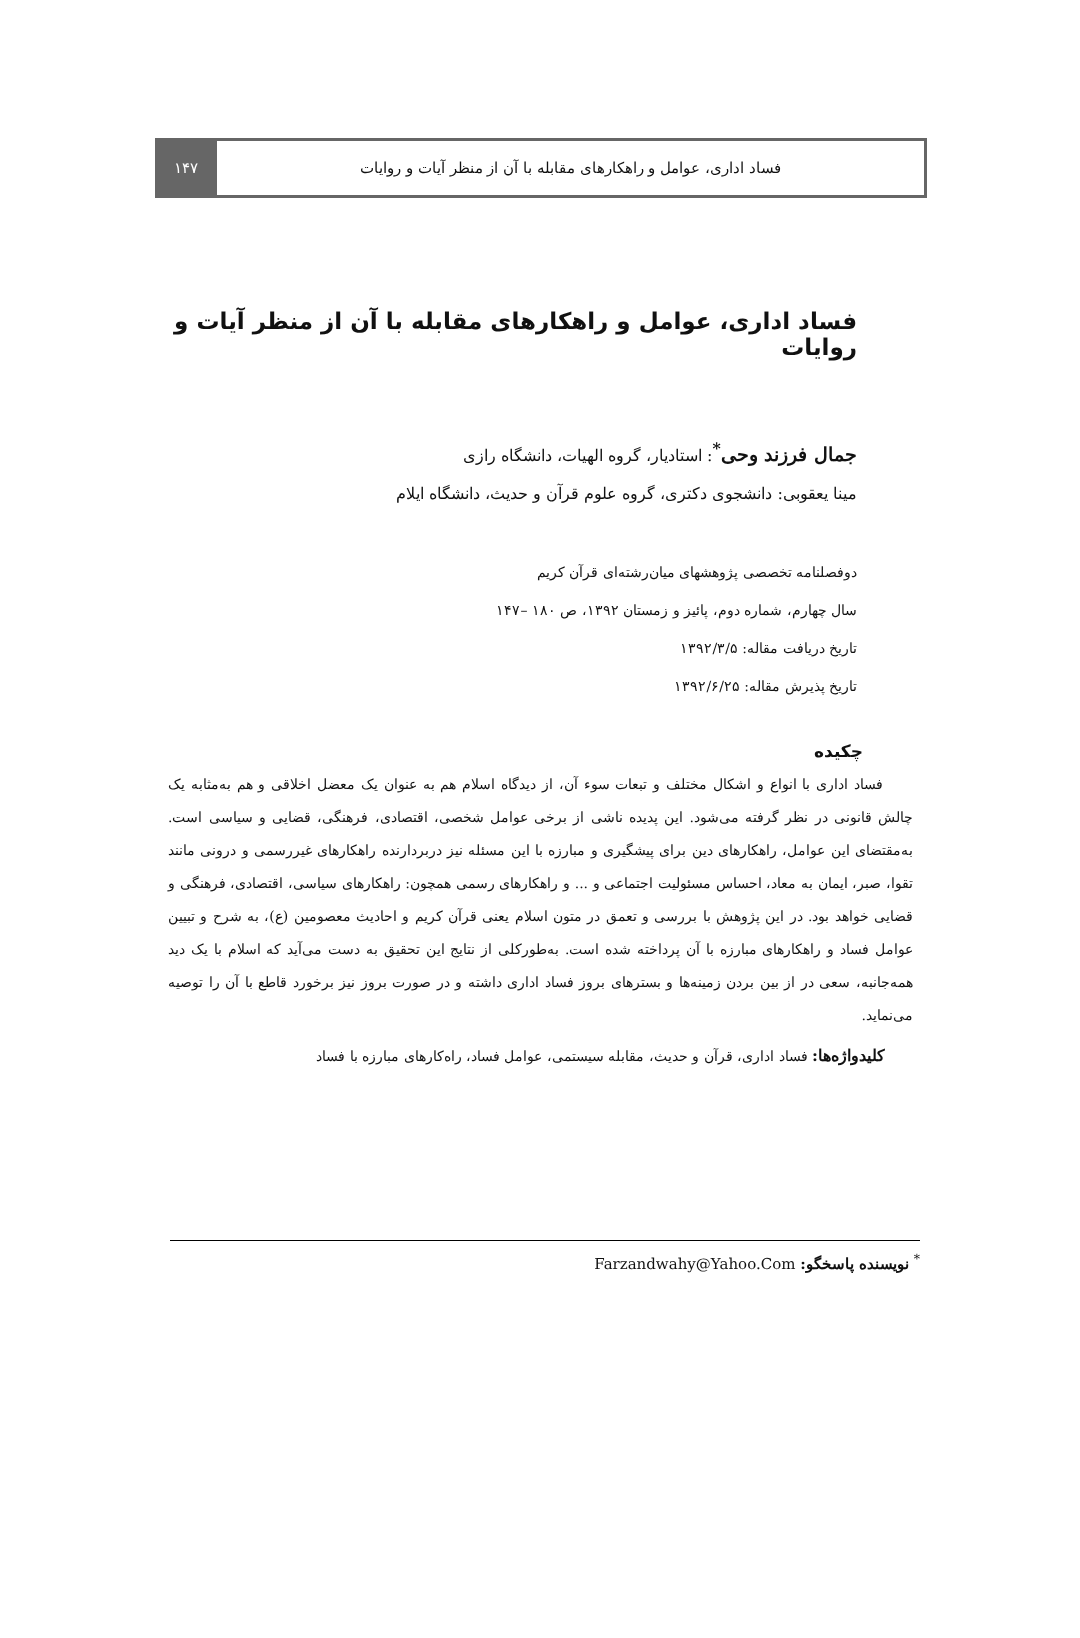۱۴۷ فساد اداری، عوامل و راهکارهای مقابله با آن از منظر آیات و روایات
فساد اداری، عوامل و راهکارهای مقابله با آن از منظر آیات و روایات
جمال فرزند وحی<sup>*</sup>: استادیار، گروه الهیات، دانشگاه رازی
مینا یعقوبی: دانشجوی دکتری، گروه علوم قرآن و حدیث، دانشگاه ایلام
دوفصلنامه تخصصی پژوهشهای میان‌رشته‌ای قرآن کریم
سال چهارم، شماره دوم، پائیز و زمستان ۱۳۹۲، ص ۱۸۰ –۱۴۷
تاریخ دریافت مقاله: ۱۳۹۲/۳/۵
تاریخ پذیرش مقاله: ۱۳۹۲/۶/۲۵
چکیده
فساد اداری با انواع و اشکال مختلف و تبعات سوء آن، از دیدگاه اسلام هم به عنوان یک معضل اخلاقی و هم به‌مثابه یک چالش قانونی در نظر گرفته می‌شود. این پدیده ناشی از برخی عوامل شخصی، اقتصادی، فرهنگی، قضایی و سیاسی است. به‌مقتضای این عوامل، راهکارهای دین برای پیشگیری و مبارزه با این مسئله نیز دربردارنده راهکارهای غیررسمی و درونی مانند تقوا، صبر، ایمان به معاد، احساس مسئولیت اجتماعی و ... و راهکارهای رسمی همچون: راهکارهای سیاسی، اقتصادی، فرهنگی و قضایی خواهد بود. در این پژوهش با بررسی و تعمق در متون اسلام یعنی قرآن کریم و احادیث معصومین (ع)، به شرح و تبیین عوامل فساد و راهکارهای مبارزه با آن پرداخته شده است. به‌طورکلی از نتایج این تحقیق به دست می‌آید که اسلام با یک دید همه‌جانبه، سعی در از بین بردن زمینه‌ها و بسترهای بروز فساد اداری داشته و در صورت بروز نیز برخورد قاطع با آن را توصیه می‌نماید.
کلیدواژه‌ها: فساد اداری، قرآن و حدیث، مقابله سیستمی، عوامل فساد، راه‌کارهای مبارزه با فساد
<sup>*</sup> نویسنده پاسخگو: Farzandwahy@Yahoo.Com